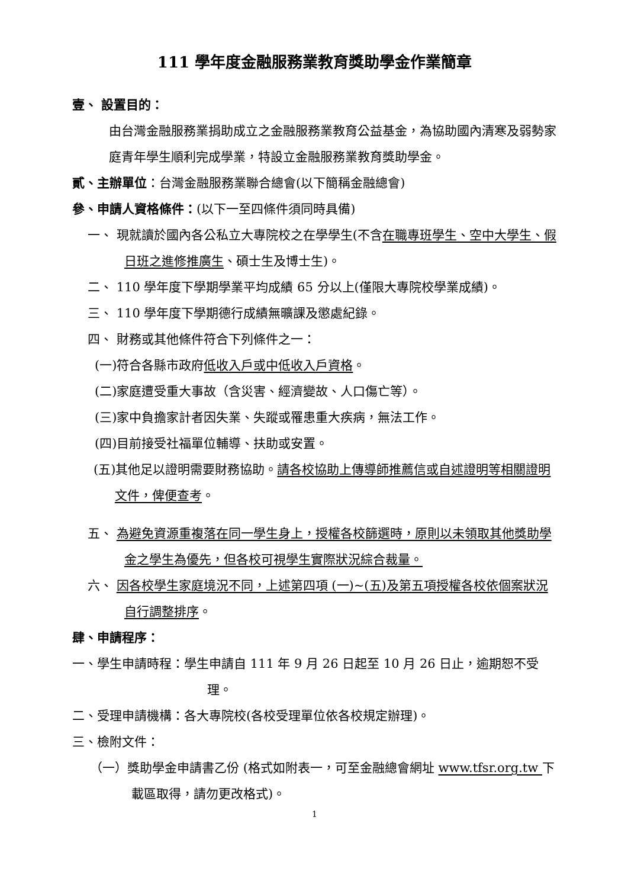111 學年度金融服務業教育獎助學金作業簡章
壹、 設置目的：
由台灣金融服務業捐助成立之金融服務業教育公益基金，為協助國內清寒及弱勢家庭青年學生順利完成學業，特設立金融服務業教育獎助學金。
貳、主辦單位：台灣金融服務業聯合總會(以下簡稱金融總會)
參、申請人資格條件：(以下一至四條件須同時具備)
一、 現就讀於國內各公私立大專院校之在學學生(不含在職專班學生、空中大學生、假日班之進修推廣生、碩士生及博士生)。
二、 110 學年度下學期學業平均成績 65 分以上(僅限大專院校學業成績)。
三、 110 學年度下學期德行成績無曠課及懲處紀錄。
四、 財務或其他條件符合下列條件之一：
(一)符合各縣市政府低收入戶或中低收入戶資格。
(二)家庭遭受重大事故（含災害、經濟變故、人口傷亡等）。
(三)家中負擔家計者因失業、失蹤或罹患重大疾病，無法工作。
(四)目前接受社福單位輔導、扶助或安置。
(五)其他足以證明需要財務協助。請各校協助上傳導師推薦信或自述證明等相關證明文件，俾便查考。
五、 為避免資源重複落在同一學生身上，授權各校篩選時，原則以未領取其他獎助學金之學生為優先，但各校可視學生實際狀況綜合裁量。
六、 因各校學生家庭境況不同，上述第四項 (一)~(五)及第五項授權各校依個案狀況自行調整排序。
肆、申請程序：
一、學生申請時程：學生申請自 111 年 9 月 26 日起至 10 月 26 日止，逾期恕不受理。
二、受理申請機構：各大專院校(各校受理單位依各校規定辦理)。
三、檢附文件：
（一）獎助學金申請書乙份 (格式如附表一，可至金融總會網址 www.tfsr.org.tw 下載區取得，請勿更改格式)。
1